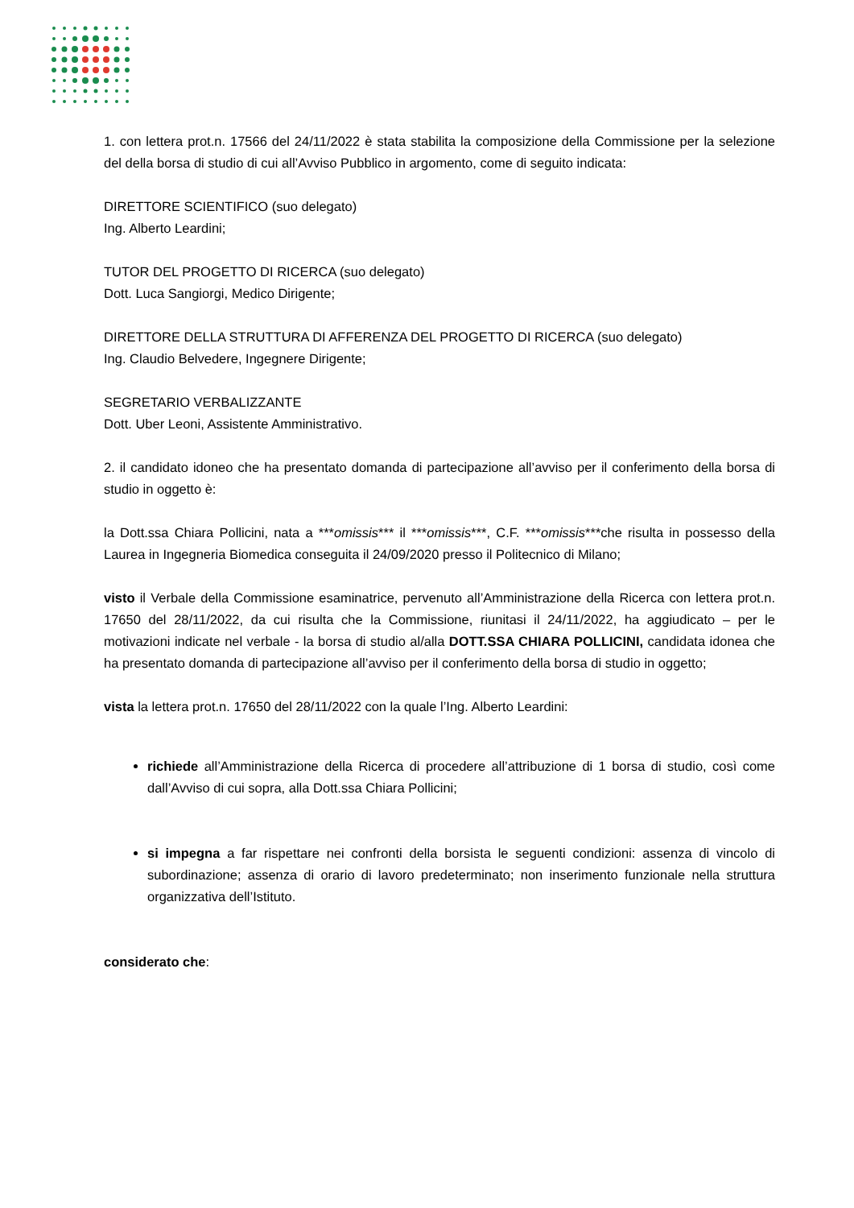1. con lettera prot.n. 17566 del 24/11/2022 è stata stabilita la composizione della Commissione per la selezione del della borsa di studio di cui all’Avviso Pubblico in argomento, come di seguito indicata:
DIRETTORE SCIENTIFICO (suo delegato)
Ing. Alberto Leardini;
TUTOR DEL PROGETTO DI RICERCA (suo delegato)
Dott. Luca Sangiorgi, Medico Dirigente;
DIRETTORE DELLA STRUTTURA DI AFFERENZA DEL PROGETTO DI RICERCA (suo delegato)
Ing. Claudio Belvedere, Ingegnere Dirigente;
SEGRETARIO VERBALIZZANTE
Dott. Uber Leoni, Assistente Amministrativo.
2. il candidato idoneo che ha presentato domanda di partecipazione all’avviso per il conferimento della borsa di studio in oggetto è:
la Dott.ssa Chiara Pollicini, nata a ***omissis*** il ***omissis***, C.F. ***omissis***che risulta in possesso della Laurea in Ingegneria Biomedica conseguita il 24/09/2020 presso il Politecnico di Milano;
visto il Verbale della Commissione esaminatrice, pervenuto all’Amministrazione della Ricerca con lettera prot.n. 17650 del 28/11/2022, da cui risulta che la Commissione, riunitasi il 24/11/2022, ha aggiudicato – per le motivazioni indicate nel verbale - la borsa di studio al/alla DOTT.SSA CHIARA POLLICINI, candidata idonea che ha presentato domanda di partecipazione all’avviso per il conferimento della borsa di studio in oggetto;
vista la lettera prot.n. 17650 del 28/11/2022 con la quale l’Ing. Alberto Leardini:
richiede all’Amministrazione della Ricerca di procedere all’attribuzione di 1 borsa di studio, così come dall’Avviso di cui sopra, alla Dott.ssa Chiara Pollicini;
si impegna a far rispettare nei confronti della borsista le seguenti condizioni: assenza di vincolo di subordinazione; assenza di orario di lavoro predeterminato; non inserimento funzionale nella struttura organizzativa dell’Istituto.
considerato che: